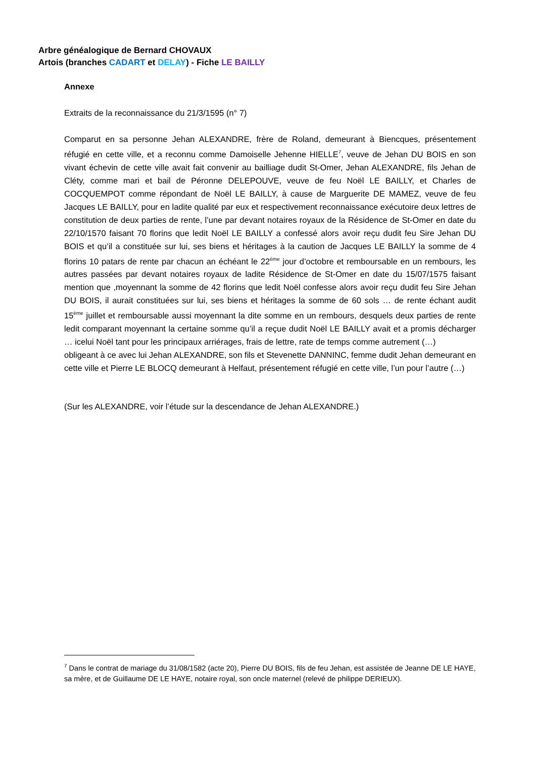Arbre généalogique de Bernard CHOVAUX
Artois (branches CADART et DELAY) - Fiche LE BAILLY
Annexe
Extraits de la reconnaissance du 21/3/1595 (n° 7)
Comparut en sa personne Jehan ALEXANDRE, frère de Roland, demeurant à Biencques, présentement réfugié en cette ville, et a reconnu comme Damoiselle Jehenne HIELLE<sup>7</sup>, veuve de Jehan DU BOIS en son vivant échevin de cette ville avait fait convenir au bailliage dudit St-Omer, Jehan ALEXANDRE, fils Jehan de Cléty, comme mari et bail de Péronne DELEPOUVE, veuve de feu Noël LE BAILLY, et Charles de COCQUEMPOT comme répondant de Noël LE BAILLY, à cause de Marguerite DE MAMEZ, veuve de feu Jacques LE BAILLY, pour en ladite qualité par eux et respectivement reconnaissance exécutoire deux lettres de constitution de deux parties de rente, l’une par devant notaires royaux de la Résidence de St-Omer en date du 22/10/1570 faisant 70 florins que ledit Noël LE BAILLY a confessé alors avoir reçu dudit feu Sire Jehan DU BOIS et qu’il a constituée sur lui, ses biens et héritages à la caution de Jacques LE BAILLY la somme de 4 florins 10 patars de rente par chacun an échéant le 22<sup>ème</sup> jour d’octobre et remboursable en un rembours, les autres passées par devant notaires royaux de ladite Résidence de St-Omer en date du 15/07/1575 faisant mention que ,moyennant la somme de 42 florins que ledit Noël confesse alors avoir reçu dudit feu Sire Jehan DU BOIS, il aurait constituées sur lui, ses biens et héritages la somme de 60 sols … de rente échant audit 15<sup>ème</sup> juillet et remboursable aussi moyennant la dite somme en un rembours, desquels deux parties de rente ledit comparant moyennant la certaine somme qu’il a reçue dudit Noël LE BAILLY avait et a promis décharger … icelui Noël tant pour les principaux arriérages, frais de lettre, rate de temps comme autrement (…)
obligeant à ce avec lui Jehan ALEXANDRE, son fils et Stevenette DANNINC, femme dudit Jehan demeurant en cette ville et Pierre LE BLOCQ demeurant à Helfaut, présentement réfugié en cette ville, l’un pour l’autre (…)
(Sur les ALEXANDRE, voir l’étude sur la descendance de Jehan ALEXANDRE.)
<sup>7</sup> Dans le contrat de mariage du 31/08/1582 (acte 20), Pierre DU BOIS, fils de feu Jehan, est assistée de Jeanne DE LE HAYE, sa mère, et de Guillaume DE LE HAYE, notaire royal, son oncle maternel (relevé de philippe DERIEUX).